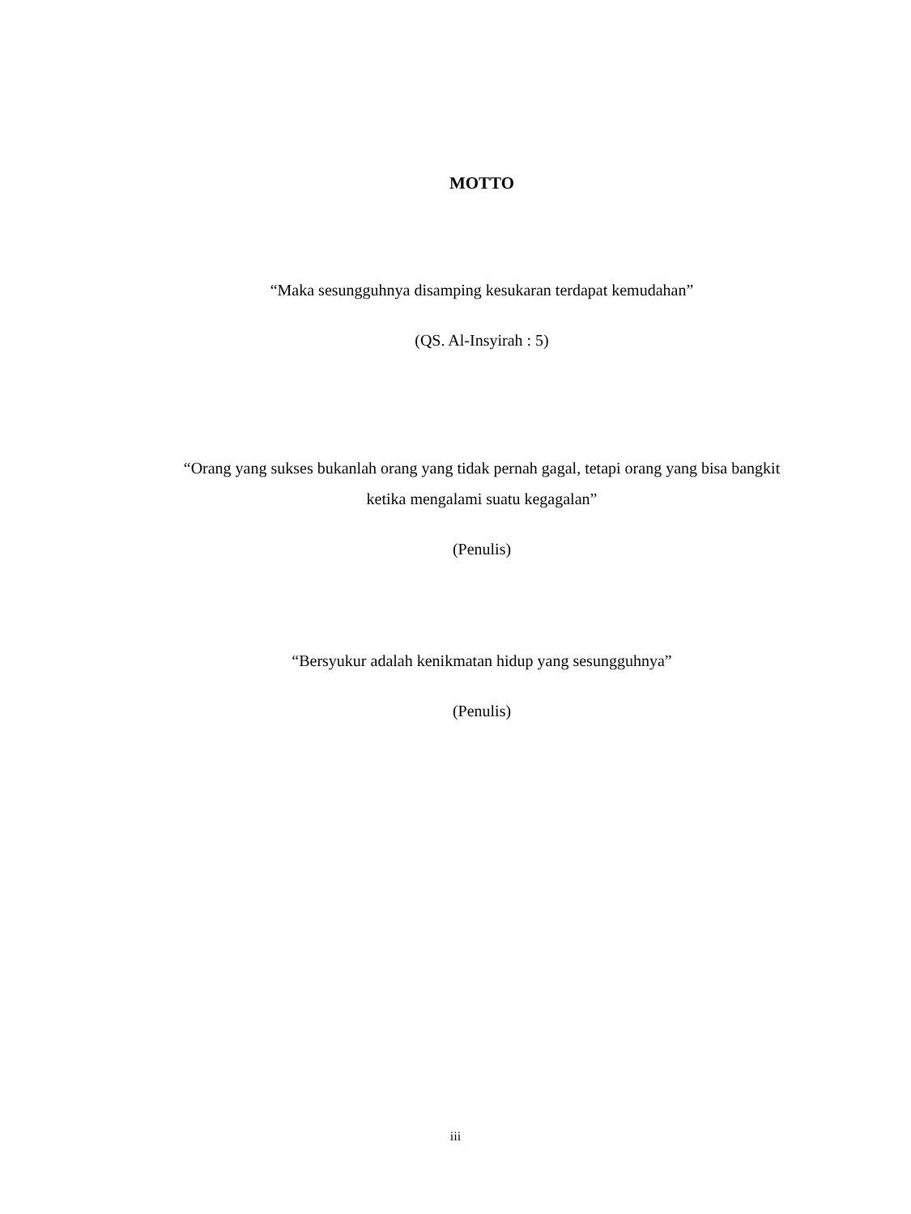MOTTO
“Maka sesungguhnya disamping kesukaran terdapat kemudahan”
(QS. Al-Insyirah : 5)
“Orang yang sukses bukanlah orang yang tidak pernah gagal, tetapi orang yang bisa bangkit ketika mengalami suatu kegagalan”
(Penulis)
“Bersyukur adalah kenikmatan hidup yang sesungguhnya”
(Penulis)
iii